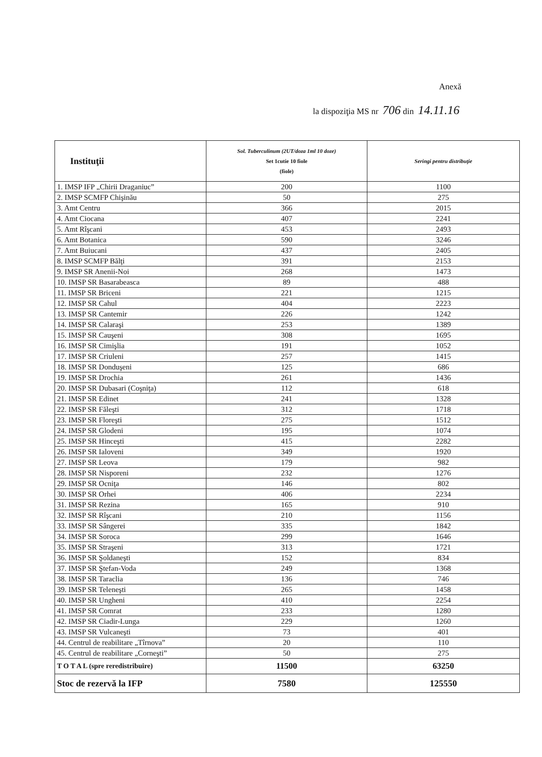Anexă
la dispoziţia MS nr 706 din 14.11.16
| Instituţii | Sol. Tuberculinum (2UT/doza 1ml 10 doze) Set 1cutie 10 fiole (fiole) | Seringi pentru distribuţie |
| --- | --- | --- |
| 1. IMSP IFP „Chirii Draganiuc” | 200 | 1100 |
| 2. IMSP SCMFP Chişinău | 50 | 275 |
| 3. Amt Centru | 366 | 2015 |
| 4. Amt Ciocana | 407 | 2241 |
| 5. Amt Rîşcani | 453 | 2493 |
| 6. Amt Botanica | 590 | 3246 |
| 7. Amt Buiucani | 437 | 2405 |
| 8. IMSP SCMFP Bălţi | 391 | 2153 |
| 9. IMSP SR Anenii-Noi | 268 | 1473 |
| 10. IMSP SR Basarabeasca | 89 | 488 |
| 11. IMSP SR Briceni | 221 | 1215 |
| 12. IMSP SR Cahul | 404 | 2223 |
| 13. IMSP SR Cantemir | 226 | 1242 |
| 14. IMSP SR Calaraşi | 253 | 1389 |
| 15. IMSP SR Cauşeni | 308 | 1695 |
| 16. IMSP SR Cimişlia | 191 | 1052 |
| 17. IMSP SR Criuleni | 257 | 1415 |
| 18. IMSP SR Donduşeni | 125 | 686 |
| 19. IMSP SR Drochia | 261 | 1436 |
| 20. IMSP SR Dubasari (Coşniţa) | 112 | 618 |
| 21. IMSP SR Edinet | 241 | 1328 |
| 22. IMSP SR Făleşti | 312 | 1718 |
| 23. IMSP SR Floreşti | 275 | 1512 |
| 24. IMSP SR Glodeni | 195 | 1074 |
| 25. IMSP SR Hinceşti | 415 | 2282 |
| 26. IMSP SR Ialoveni | 349 | 1920 |
| 27. IMSP SR Leova | 179 | 982 |
| 28. IMSP SR Nisporeni | 232 | 1276 |
| 29. IMSP SR Ocniţa | 146 | 802 |
| 30. IMSP SR Orhei | 406 | 2234 |
| 31. IMSP SR Rezina | 165 | 910 |
| 32. IMSP SR Rîşcani | 210 | 1156 |
| 33. IMSP SR Sângerei | 335 | 1842 |
| 34. IMSP SR Soroca | 299 | 1646 |
| 35. IMSP SR Straşeni | 313 | 1721 |
| 36. IMSP SR Şoldaneşti | 152 | 834 |
| 37. IMSP SR Ştefan-Voda | 249 | 1368 |
| 38. IMSP SR Taraclia | 136 | 746 |
| 39. IMSP SR Teleneşti | 265 | 1458 |
| 40. IMSP SR Ungheni | 410 | 2254 |
| 41. IMSP SR Comrat | 233 | 1280 |
| 42. IMSP SR Ciadir-Lunga | 229 | 1260 |
| 43. IMSP SR Vulcaneşti | 73 | 401 |
| 44. Centrul de reabilitare „Tîrnova” | 20 | 110 |
| 45. Centrul de reabilitare „Corneşti” | 50 | 275 |
| T O T A L (spre reredistribuire) | 11500 | 63250 |
| Stoc de rezervă la IFP | 7580 | 125550 |